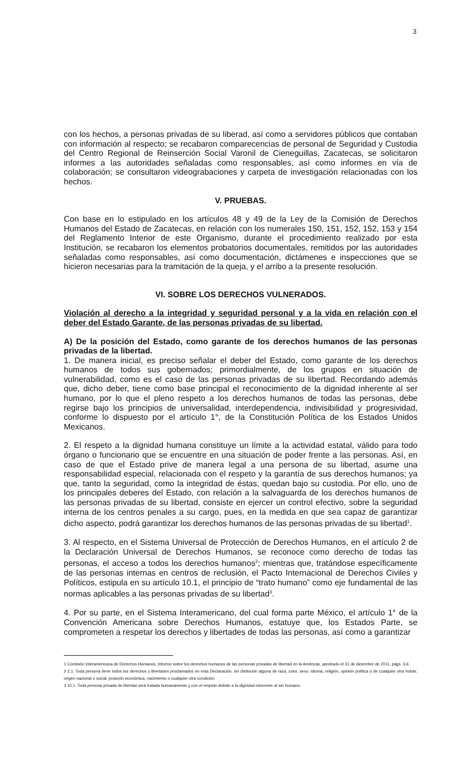3
con los hechos, a personas privadas de su liberad, así como a servidores públicos que contaban con información al respecto; se recabaron comparecencias de personal de Seguridad y Custodia del Centro Regional de Reinserción Social Varonil de Cieneguillas, Zacatecas, se solicitaron informes a las autoridades señaladas como responsables, así como informes en vía de colaboración; se consultaron videograbaciones y carpeta de investigación relacionadas con los hechos.
V. PRUEBAS.
Con base en lo estipulado en los artículos 48 y 49 de la Ley de la Comisión de Derechos Humanos del Estado de Zacatecas, en relación con los numerales 150, 151, 152, 152, 153 y 154 del Reglamento Interior de este Organismo, durante el procedimiento realizado por esta Institución, se recabaron los elementos probatorios documentales, remitidos por las autoridades señaladas como responsables, así como documentación, dictámenes e inspecciones que se hicieron necesarias para la tramitación de la queja, y el arribo a la presente resolución.
VI. SOBRE LOS DERECHOS VULNERADOS.
Violación al derecho a la integridad y seguridad personal y a la vida en relación con el deber del Estado Garante, de las personas privadas de su libertad.
A) De la posición del Estado, como garante de los derechos humanos de las personas privadas de la libertad.
1. De manera inicial, es preciso señalar el deber del Estado, como garante de los derechos humanos de todos sus gobernados; primordialmente, de los grupos en situación de vulnerabilidad, como es el caso de las personas privadas de su libertad. Recordando además que, dicho deber, tiene como base principal el reconocimiento de la dignidad inherente al ser humano, por lo que el pleno respeto a los derechos humanos de todas las personas, debe regirse bajo los principios de universalidad, interdependencia, indivisibilidad y progresividad, conforme lo dispuesto por el artículo 1°, de la Constitución Política de los Estados Unidos Mexicanos.
2. El respeto a la dignidad humana constituye un límite a la actividad estatal, válido para todo órgano o funcionario que se encuentre en una situación de poder frente a las personas. Así, en caso de que el Estado prive de manera legal a una persona de su libertad, asume una responsabilidad especial, relacionada con el respeto y la garantía de sus derechos humanos; ya que, tanto la seguridad, como la integridad de éstas, quedan bajo su custodia. Por ello, uno de los principales deberes del Estado, con relación a la salvaguarda de los derechos humanos de las personas privadas de su libertad, consiste en ejercer un control efectivo, sobre la seguridad interna de los centros penales a su cargo, pues, en la medida en que sea capaz de garantizar dicho aspecto, podrá garantizar los derechos humanos de las personas privadas de su libertad<sup>1</sup>.
3. Al respecto, en el Sistema Universal de Protección de Derechos Humanos, en el artículo 2 de la Declaración Universal de Derechos Humanos, se reconoce como derecho de todas las personas, el acceso a todos los derechos humanos<sup>2</sup>; mientras que, tratándose específicamente de las personas internas en centros de reclusión, el Pacto Internacional de Derechos Civiles y Políticos, estipula en su artículo 10.1, el principio de “trato humano” como eje fundamental de las normas aplicables a las personas privadas de su libertad<sup>3</sup>.
4. Por su parte, en el Sistema Interamericano, del cual forma parte México, el artículo 1° de la Convención Americana sobre Derechos Humanos, estatuye que, los Estados Parte, se comprometen a respetar los derechos y libertades de todas las personas, así como a garantizar
1 Comisión Interamericana de Derechos Humanos, Informe sobre los derechos humanos de las personas privadas de libertad en la Américas, aprobado el 31 de diciembre de 2011, págs. 3-6.
2 2.1. Toda persona tiene todos los derechos y libertades proclamados en esta Declaración, sin distinción alguna de raza, color, sexo, idioma, religión, opinión política o de cualquier otra índole, origen nacional o social, posición económica, nacimiento o cualquier otra condición.
3 10.1. Toda persona privada de libertad será tratada humanamente y con el respeto debido a la dignidad inherente al ser humano.